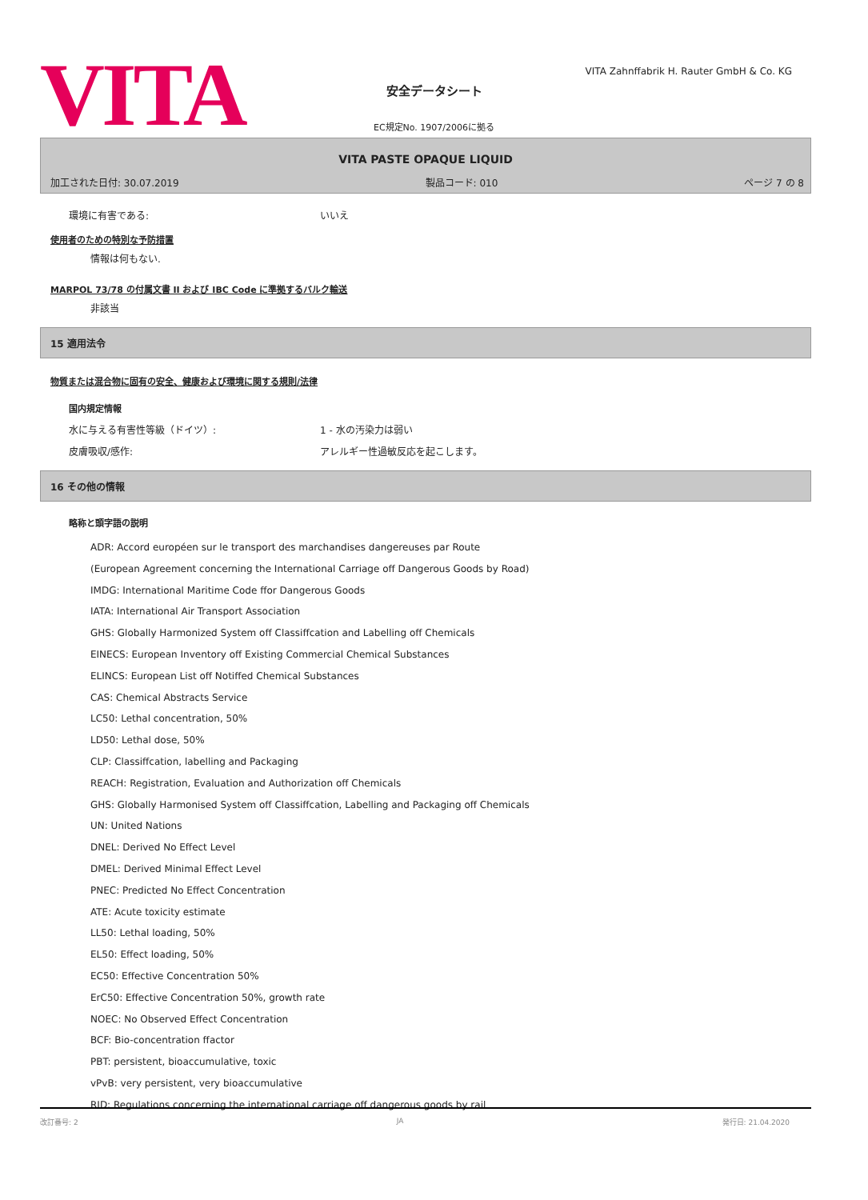VITA
安全データシート
VITA Zahnffabrik H. Rauter GmbH & Co. KG
EC規定No. 1907/2006に拠る
VITA PASTE OPAQUE LIQUID
加工された日付: 30.07.2019 製品コード: 010 ページ 7 の 8
環境に有害である: いいえ
使用者のための特別な予防措置
情報は何もない.
MARPOL 73/78 の付属文書 II および IBC Code に準拠するバルク輸送
非該当
15 適用法令
物質または混合物に固有の安全、健康および環境に関する規則/法律
国内規定情報
水に与える有害性等級（ドイツ）: 1 - 水の汚染力は弱い
皮膚吸収/感作: アレルギー性過敏反応を起こします。
16 その他の情報
略称と頭字語の説明
ADR: Accord européen sur le transport des marchandises dangereuses par Route
(European Agreement concerning the International Carriage off Dangerous Goods by Road)
IMDG: International Maritime Code ffor Dangerous Goods
IATA: International Air Transport Association
GHS: Globally Harmonized System off Classiffcation and Labelling off Chemicals
EINECS: European Inventory off Existing Commercial Chemical Substances
ELINCS: European List off Notiffed Chemical Substances
CAS: Chemical Abstracts Service
LC50: Lethal concentration, 50%
LD50: Lethal dose, 50%
CLP: Classiffcation, labelling and Packaging
REACH: Registration, Evaluation and Authorization off Chemicals
GHS: Globally Harmonised System off Classiffcation, Labelling and Packaging off Chemicals
UN: United Nations
DNEL: Derived No Effect Level
DMEL: Derived Minimal Effect Level
PNEC: Predicted No Effect Concentration
ATE: Acute toxicity estimate
LL50: Lethal loading, 50%
EL50: Effect loading, 50%
EC50: Effective Concentration 50%
ErC50: Effective Concentration 50%, growth rate
NOEC: No Observed Effect Concentration
BCF: Bio-concentration ffactor
PBT: persistent, bioaccumulative, toxic
vPvB: very persistent, very bioaccumulative
RID: Regulations concerning the international carriage off dangerous goods by rail
改訂番号: 2 JA 発行日: 21.04.2020